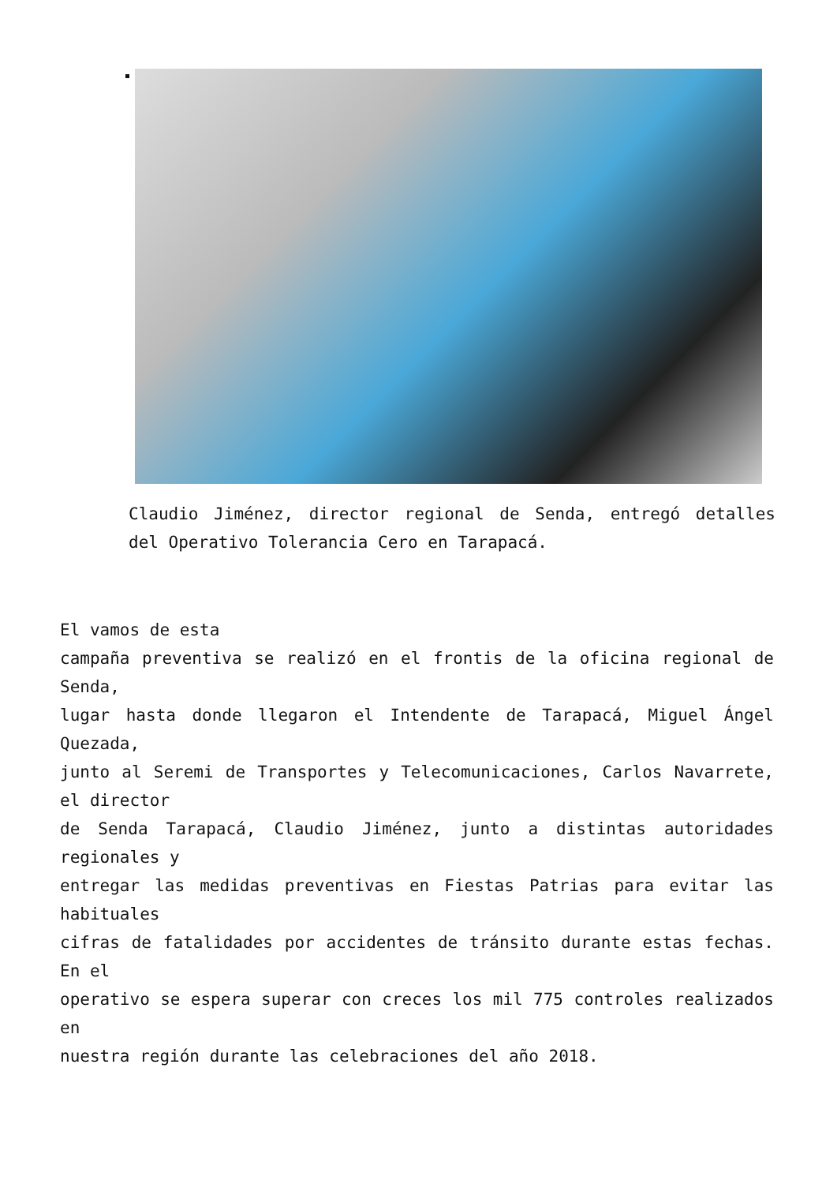Claudio Jiménez, director regional de Senda, entregó detalles del Operativo Tolerancia Cero en Tarapacá.
El vamos de esta
campaña preventiva se realizó en el frontis de la oficina regional de Senda,
lugar hasta donde llegaron el Intendente de Tarapacá, Miguel Ángel Quezada,
junto al Seremi de Transportes y Telecomunicaciones, Carlos Navarrete, el director
de Senda Tarapacá, Claudio Jiménez, junto a distintas autoridades regionales y
entregar las medidas preventivas en Fiestas Patrias para evitar las habituales
cifras de fatalidades por accidentes de tránsito durante estas fechas. En el
operativo se espera superar con creces los mil 775 controles realizados en
nuestra región durante las celebraciones del año 2018.